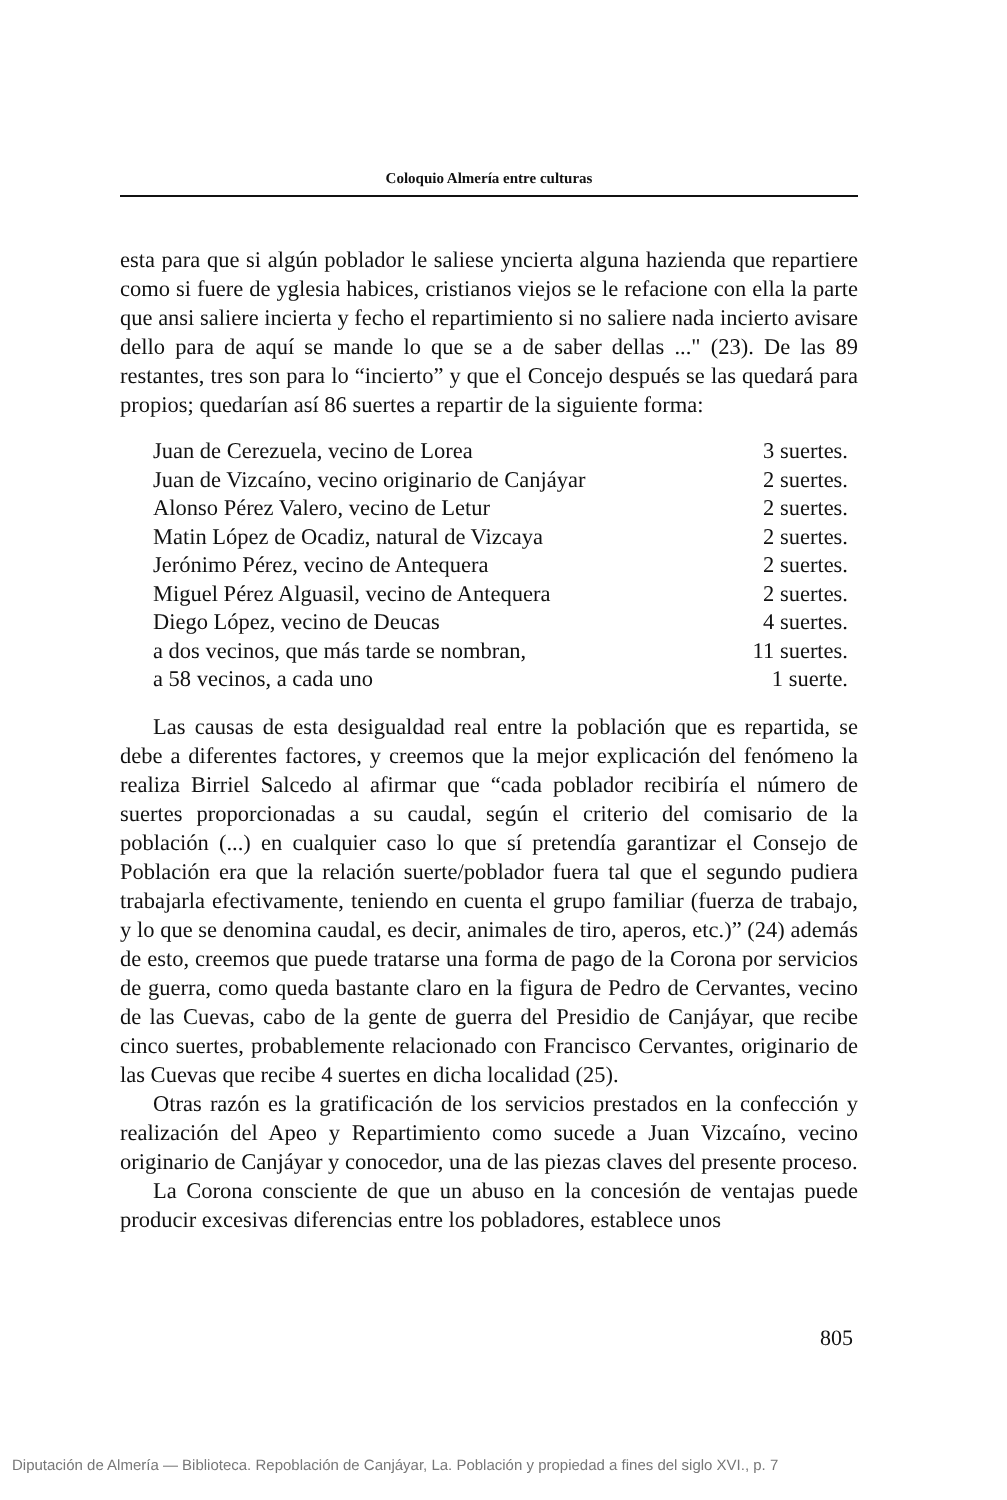Coloquio Almería entre culturas
esta para que si algún poblador le saliese yncierta alguna hazienda que repartiere como si fuere de yglesia habices, cristianos viejos se le refacione con ella la parte que ansi saliere incierta y fecho el repartimiento si no saliere nada incierto avisare dello para de aquí se mande lo que se a de saber dellas ..." (23). De las 89 restantes, tres son para lo “incierto” y que el Concejo después se las quedará para propios; quedarían así 86 suertes a repartir de la siguiente forma:
| Juan de Cerezuela, vecino de Lorea | 3 suertes. |
| Juan de Vizcaíno, vecino originario de Canjáyar | 2 suertes. |
| Alonso Pérez Valero, vecino de Letur | 2 suertes. |
| Matin López de Ocadiz, natural de Vizcaya | 2 suertes. |
| Jerónimo Pérez, vecino de Antequera | 2 suertes. |
| Miguel Pérez Alguasil, vecino de Antequera | 2 suertes. |
| Diego López, vecino de Deucas | 4 suertes. |
| a dos vecinos, que más tarde se nombran, | 11 suertes. |
| a 58 vecinos, a cada uno | 1 suerte. |
Las causas de esta desigualdad real entre la población que es repartida, se debe a diferentes factores, y creemos que la mejor explicación del fenómeno la realiza Birriel Salcedo al afirmar que “cada poblador recibiría el número de suertes proporcionadas a su caudal, según el criterio del comisario de la población (...) en cualquier caso lo que sí pretendía garantizar el Consejo de Población era que la relación suerte/poblador fuera tal que el segundo pudiera trabajarla efectivamente, teniendo en cuenta el grupo familiar (fuerza de trabajo, y lo que se denomina caudal, es decir, animales de tiro, aperos, etc.)” (24) además de esto, creemos que puede tratarse una forma de pago de la Corona por servicios de guerra, como queda bastante claro en la figura de Pedro de Cervantes, vecino de las Cuevas, cabo de la gente de guerra del Presidio de Canjáyar, que recibe cinco suertes, probablemente relacionado con Francisco Cervantes, originario de las Cuevas que recibe 4 suertes en dicha localidad (25).
Otras razón es la gratificación de los servicios prestados en la confección y realización del Apeo y Repartimiento como sucede a Juan Vizcaíno, vecino originario de Canjáyar y conocedor, una de las piezas claves del presente proceso.
La Corona consciente de que un abuso en la concesión de ventajas puede producir excesivas diferencias entre los pobladores, establece unos
805
Diputación de Almería — Biblioteca. Repoblación de Canjáyar, La. Población y propiedad a fines del siglo XVI., p. 7